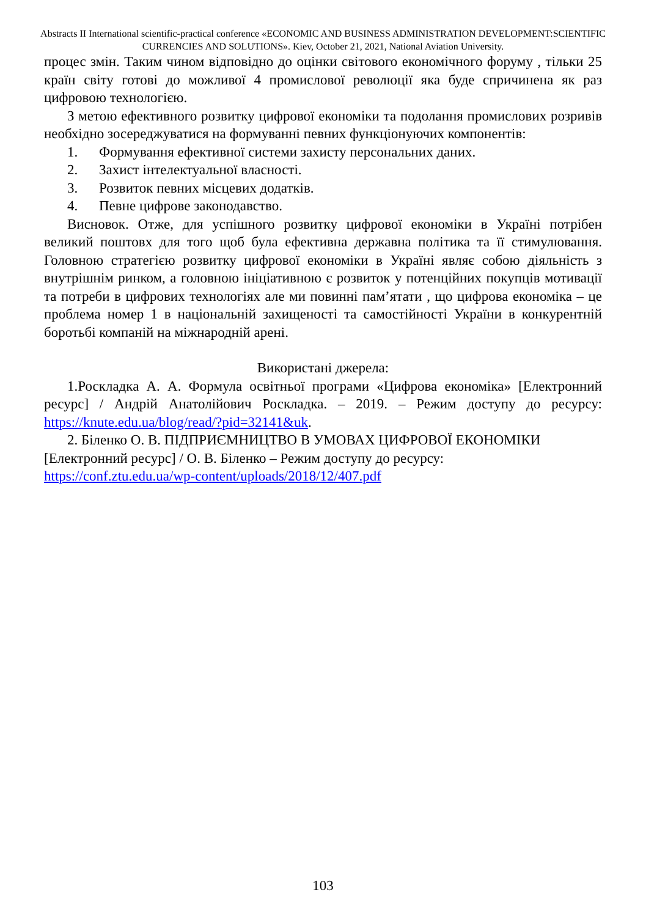Abstracts II International scientific-practical conference «ECONOMIC AND BUSINESS ADMINISTRATION DEVELOPMENT:SCIENTIFIC CURRENCIES AND SOLUTIONS». Kiev, October 21, 2021, National Aviation University.
процес змін. Таким чином відповідно до оцінки світового економічного форуму , тільки 25 країн світу готові до можливої 4 промислової революції яка буде спричинена як раз цифровою технологією.
З метою ефективного розвитку цифрової економіки та подолання промислових розривів необхідно зосереджуватися на формуванні певних функціонуючих компонентів:
1. Формування ефективної системи захисту персональних даних.
2. Захист інтелектуальної власності.
3. Розвиток певних місцевих додатків.
4. Певне цифрове законодавство.
Висновок. Отже, для успішного розвитку цифрової економіки в Україні потрібен великий поштовх для того щоб була ефективна державна політика та її стимулювання. Головною стратегією розвитку цифрової економіки в Україні являє собою діяльність з внутрішнім ринком, а головною ініціативною є розвиток у потенційних покупців мотивації та потреби в цифрових технологіях але ми повинні пам’ятати , що цифрова економіка – це проблема номер 1 в національній захищеності та самостійності України в конкурентній боротьбі компаній на міжнародній арені.
Використані джерела:
1.Роскладка А. А. Формула освітньої програми «Цифрова економіка» [Електронний ресурс] / Андрій Анатолійович Роскладка. – 2019. – Режим доступу до ресурсу: https://knute.edu.ua/blog/read/?pid=32141&uk.
2. Біленко О. В. ПІДПРИЄМНИЦТВО В УМОВАХ ЦИФРОВОЇ ЕКОНОМІКИ [Електронний ресурс] / О. В. Біленко – Режим доступу до ресурсу:
https://conf.ztu.edu.ua/wp-content/uploads/2018/12/407.pdf
103